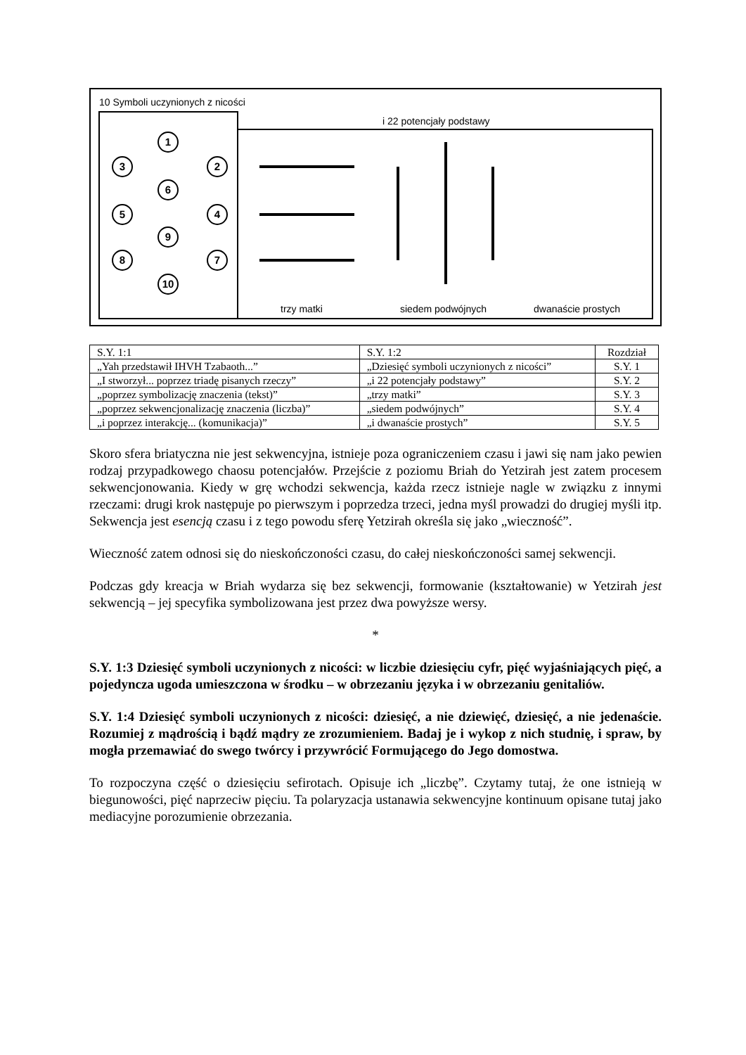10 Symboli uczynionych z nicości
i 22 potencjały podstawy
1
3
2
6
5
4
9
8
7
10
trzy matki
siedem podwójnych
dwanaście prostych
| S.Y. 1:1 | S.Y. 1:2 | Rozdział |
| „Yah przedstawił IHVH Tzabaoth...” | „Dziesięć symboli uczynionych z nicości” | S.Y. 1 |
| „I stworzył... poprzez triadę pisanych rzeczy” | „i 22 potencjały podstawy” | S.Y. 2 |
| „poprzez symbolizację znaczenia (tekst)” | „trzy matki” | S.Y. 3 |
| „poprzez sekwencjonalizację znaczenia (liczba)” | „siedem podwójnych” | S.Y. 4 |
| „i poprzez interakcję... (komunikacja)” | „i dwanaście prostych” | S.Y. 5 |
Skoro sfera briatyczna nie jest sekwencyjna, istnieje poza ograniczeniem czasu i jawi się nam jako pewien rodzaj przypadkowego chaosu potencjałów. Przejście z poziomu Briah do Yetzirah jest zatem procesem sekwencjonowania. Kiedy w grę wchodzi sekwencja, każda rzecz istnieje nagle w związku z innymi rzeczami: drugi krok następuje po pierwszym i poprzedza trzeci, jedna myśl prowadzi do drugiej myśli itp. Sekwencja jest esencją czasu i z tego powodu sferę Yetzirah określa się jako „wieczność”.
Wieczność zatem odnosi się do nieskończoności czasu, do całej nieskończoności samej sekwencji.
Podczas gdy kreacja w Briah wydarza się bez sekwencji, formowanie (kształtowanie) w Yetzirah jest sekwencją – jej specyfika symbolizowana jest przez dwa powyższe wersy.
*
S.Y. 1:3 Dziesięć symboli uczynionych z nicości: w liczbie dziesięciu cyfr, pięć wyjaśniających pięć, a pojedyncza ugoda umieszczona w środku – w obrzezaniu języka i w obrzezaniu genitaliów.
S.Y. 1:4 Dziesięć symboli uczynionych z nicości: dziesięć, a nie dziewięć, dziesięć, a nie jedenaście. Rozumiej z mądrością i bądź mądry ze zrozumieniem. Badaj je i wykop z nich studnię, i spraw, by mogła przemawiać do swego twórcy i przywrócić Formującego do Jego domostwa.
To rozpoczyna część o dziesięciu sefirotach. Opisuje ich „liczbę”. Czytamy tutaj, że one istnieją w biegunowości, pięć naprzeciw pięciu. Ta polaryzacja ustanawia sekwencyjne kontinuum opisane tutaj jako mediacyjne porozumienie obrzezania.